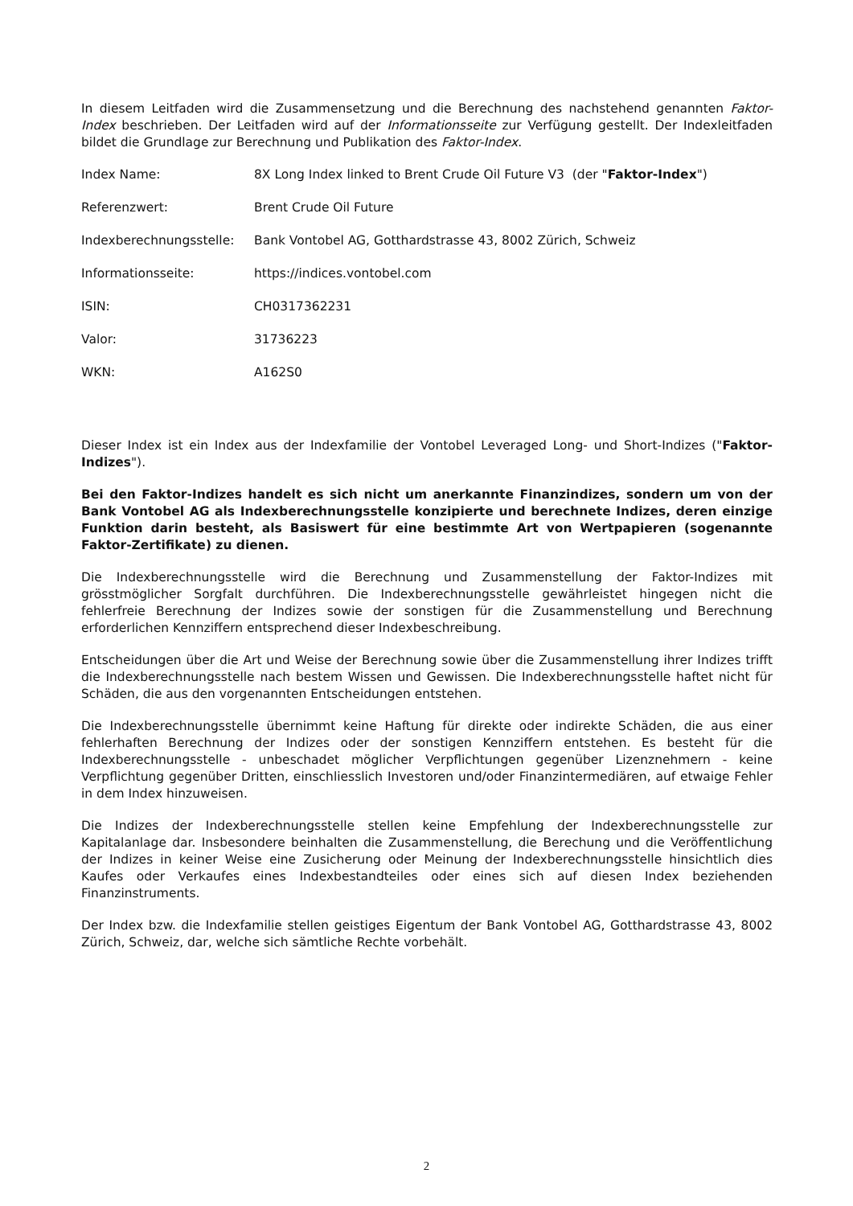In diesem Leitfaden wird die Zusammensetzung und die Berechnung des nachstehend genannten Faktor-Index beschrieben. Der Leitfaden wird auf der Informationsseite zur Verfügung gestellt. Der Indexleitfaden bildet die Grundlage zur Berechnung und Publikation des Faktor-Index.
| Index Name: | 8X Long Index linked to Brent Crude Oil Future V3 (der " Faktor-Index ") |
| Referenzwert: | Brent Crude Oil Future |
| Indexberechnungsstelle: | Bank Vontobel AG, Gotthardstrasse 43, 8002 Zürich, Schweiz |
| Informationsseite: | https://indices.vontobel.com |
| ISIN: | CH0317362231 |
| Valor: | 31736223 |
| WKN: | A162S0 |
Dieser Index ist ein Index aus der Indexfamilie der Vontobel Leveraged Long- und Short-Indizes ("Faktor-Indizes").
Bei den Faktor-Indizes handelt es sich nicht um anerkannte Finanzindizes, sondern um von der Bank Vontobel AG als Indexberechnungsstelle konzipierte und berechnete Indizes, deren einzige Funktion darin besteht, als Basiswert für eine bestimmte Art von Wertpapieren (sogenannte Faktor-Zertifikate) zu dienen.
Die Indexberechnungsstelle wird die Berechnung und Zusammenstellung der Faktor-Indizes mit grösstmöglicher Sorgfalt durchführen. Die Indexberechnungsstelle gewährleistet hingegen nicht die fehlerfreie Berechnung der Indizes sowie der sonstigen für die Zusammenstellung und Berechnung erforderlichen Kennziffern entsprechend dieser Indexbeschreibung.
Entscheidungen über die Art und Weise der Berechnung sowie über die Zusammenstellung ihrer Indizes trifft die Indexberechnungsstelle nach bestem Wissen und Gewissen. Die Indexberechnungsstelle haftet nicht für Schäden, die aus den vorgenannten Entscheidungen entstehen.
Die Indexberechnungsstelle übernimmt keine Haftung für direkte oder indirekte Schäden, die aus einer fehlerhaften Berechnung der Indizes oder der sonstigen Kennziffern entstehen. Es besteht für die Indexberechnungsstelle - unbeschadet möglicher Verpflichtungen gegenüber Lizenznehmern - keine Verpflichtung gegenüber Dritten, einschliesslich Investoren und/oder Finanzintermediären, auf etwaige Fehler in dem Index hinzuweisen.
Die Indizes der Indexberechnungsstelle stellen keine Empfehlung der Indexberechnungsstelle zur Kapitalanlage dar. Insbesondere beinhalten die Zusammenstellung, die Berechung und die Veröffentlichung der Indizes in keiner Weise eine Zusicherung oder Meinung der Indexberechnungsstelle hinsichtlich dies Kaufes oder Verkaufes eines Indexbestandteiles oder eines sich auf diesen Index beziehenden Finanzinstruments.
Der Index bzw. die Indexfamilie stellen geistiges Eigentum der Bank Vontobel AG, Gotthardstrasse 43, 8002 Zürich, Schweiz, dar, welche sich sämtliche Rechte vorbehält.
2